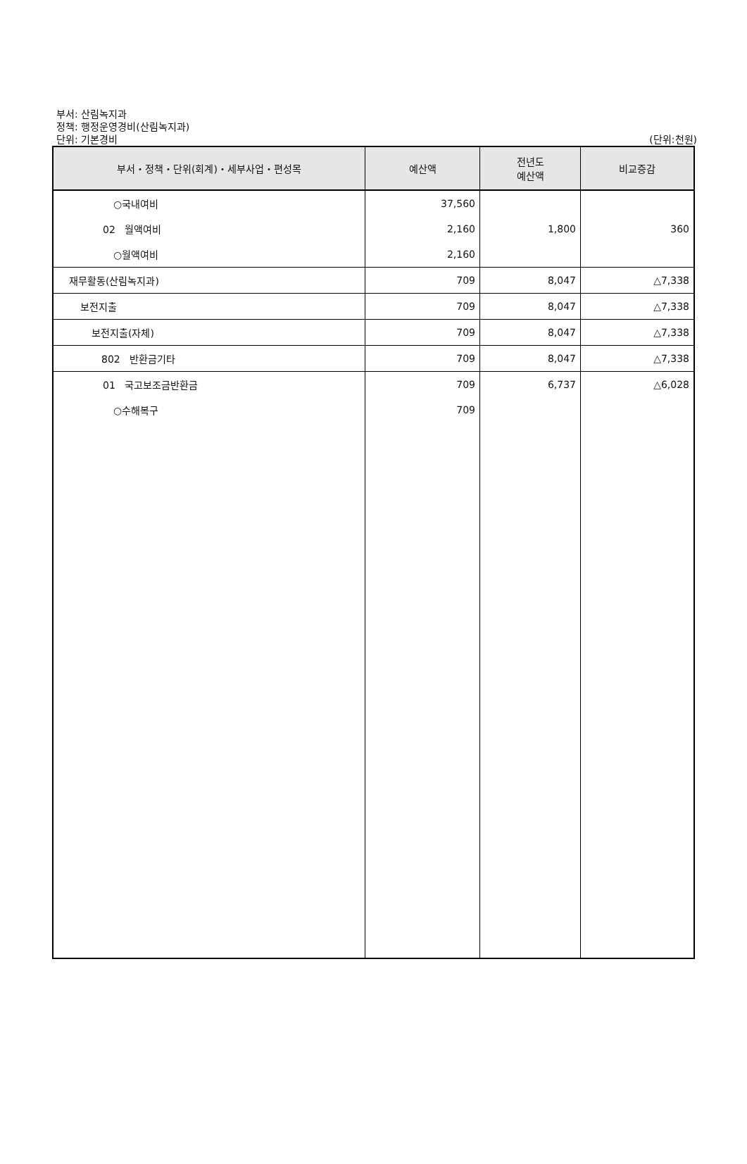부서: 산림녹지과
정책: 행정운영경비(산림녹지과)
단위: 기본경비
(단위:천원)
| 부서・정책・단위(회계)・세부사업・편성목 | 예산액 | 전년도 예산액 | 비교증감 |
| --- | --- | --- | --- |
| ○국내여비 | 37,560 | | |
| 02 월액여비 | 2,160 | 1,800 | 360 |
| ○월액여비 | 2,160 | | |
| 재무활동(산림녹지과) | 709 | 8,047 | △7,338 |
| 보전지출 | 709 | 8,047 | △7,338 |
| 보전지출(자체) | 709 | 8,047 | △7,338 |
| 802 반환금기타 | 709 | 8,047 | △7,338 |
| 01 국고보조금반환금 | 709 | 6,737 | △6,028 |
| ○수해복구 | 709 | | |